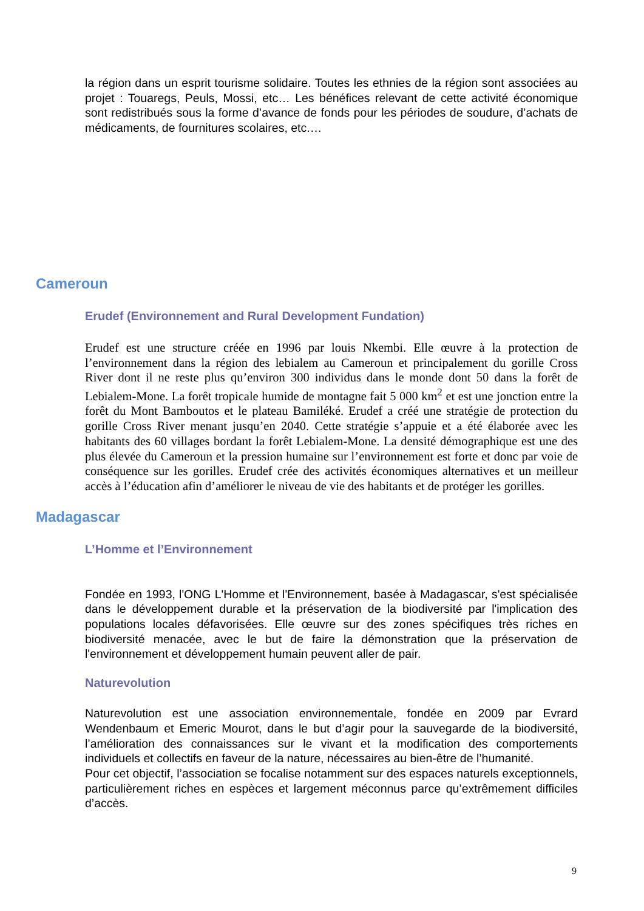la région dans un esprit tourisme solidaire. Toutes les ethnies de la région sont associées au projet : Touaregs, Peuls, Mossi, etc… Les bénéfices relevant de cette activité économique sont redistribués sous la forme d’avance de fonds pour les périodes de soudure, d’achats de médicaments, de fournitures scolaires, etc.…
Cameroun
Erudef (Environnement and Rural Development Fundation)
Erudef est une structure créée en 1996 par louis Nkembi. Elle œuvre à la protection de l’environnement dans la région des lebialem au Cameroun et principalement du gorille Cross River dont il ne reste plus qu’environ 300 individus dans le monde dont 50 dans la forêt de Lebialem-Mone. La forêt tropicale humide de montagne fait 5 000 km<sup>2</sup> et est une jonction entre la forêt du Mont Bamboutos et le plateau Bamiléké. Erudef a créé une stratégie de protection du gorille Cross River menant jusqu’en 2040. Cette stratégie s’appuie et a été élaborée avec les habitants des 60 villages bordant la forêt Lebialem-Mone. La densité démographique est une des plus élevée du Cameroun et la pression humaine sur l’environnement est forte et donc par voie de conséquence sur les gorilles. Erudef crée des activités économiques alternatives et un meilleur accès à l’éducation afin d’améliorer le niveau de vie des habitants et de protéger les gorilles.
Madagascar
L’Homme et l’Environnement
Fondée en 1993, l'ONG L'Homme et l'Environnement, basée à Madagascar, s'est spécialisée dans le développement durable et la préservation de la biodiversité par l'implication des populations locales défavorisées. Elle œuvre sur des zones spécifiques très riches en biodiversité menacée, avec le but de faire la démonstration que la préservation de l'environnement et développement humain peuvent aller de pair.
Naturevolution
Naturevolution est une association environnementale, fondée en 2009 par Evrard Wendenbaum et Emeric Mourot, dans le but d’agir pour la sauvegarde de la biodiversité, l’amélioration des connaissances sur le vivant et la modification des comportements individuels et collectifs en faveur de la nature, nécessaires au bien-être de l’humanité.
Pour cet objectif, l’association se focalise notamment sur des espaces naturels exceptionnels, particulièrement riches en espèces et largement méconnus parce qu’extrêmement difficiles d’accès.
9